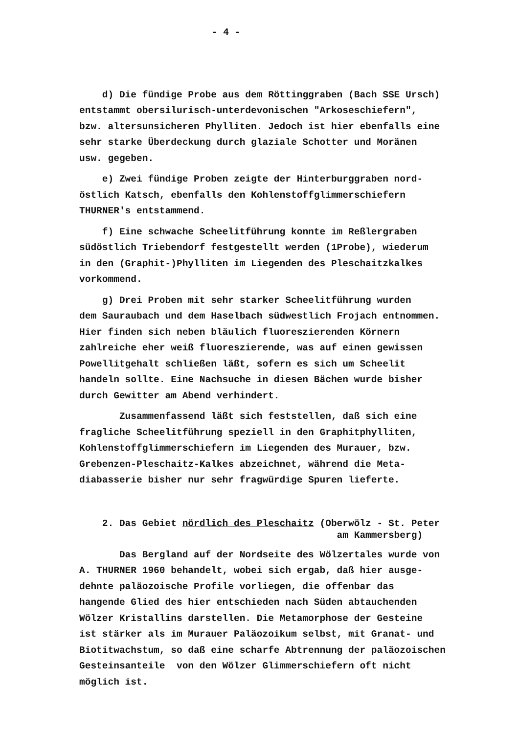- 4 -
d) Die fündige Probe aus dem Röttinggraben (Bach SSE Ursch) entstammt obersilurisch-unterdevonischen "Arkoseschiefern", bzw. altersunsicheren Phylliten. Jedoch ist hier ebenfalls eine sehr starke Überdeckung durch glaziale Schotter und Moränen usw. gegeben.
e) Zwei fündige Proben zeigte der Hinterburggraben nord- östlich Katsch, ebenfalls den Kohlenstoffglimmerschiefern THURNER's entstammend.
f) Eine schwache Scheelitführung konnte im Reßlergraben südöstlich Triebendorf festgestellt werden (1Probe), wiederum in den (Graphit-)Phylliten im Liegenden des Pleschaitzkalkes vorkommend.
g) Drei Proben mit sehr starker Scheelitführung wurden dem Sauraubach und dem Haselbach südwestlich Frojach entnommen. Hier finden sich neben bläulich fluoreszierenden Körnern zahlreiche eher weiß fluoreszierende, was auf einen gewissen Powellitgehalt schließen läßt, sofern es sich um Scheelit handeln sollte. Eine Nachsuche in diesen Bächen wurde bisher durch Gewitter am Abend verhindert.
Zusammenfassend läßt sich feststellen, daß sich eine fragliche Scheelitführung speziell in den Graphitphylliten, Kohlenstoffglimmerschiefern im Liegenden des Murauer, bzw. Grebenzen-Pleschaitz-Kalkes abzeichnet, während die Meta- diabasserie bisher nur sehr fragwürdige Spuren lieferte.
2. Das Gebiet nördlich des Pleschaitz (Oberwölz - St. Peter am Kammersberg)
Das Bergland auf der Nordseite des Wölzertales wurde von A. THURNER 1960 behandelt, wobei sich ergab, daß hier ausge- dehnte paläozoische Profile vorliegen, die offenbar das hangende Glied des hier entschieden nach Süden abtauchenden Wölzer Kristallins darstellen. Die Metamorphose der Gesteine ist stärker als im Murauer Paläozoikum selbst, mit Granat- und Biotitwachstum, so daß eine scharfe Abtrennung der paläozoischen Gesteinsanteile von den Wölzer Glimmerschiefern oft nicht möglich ist.